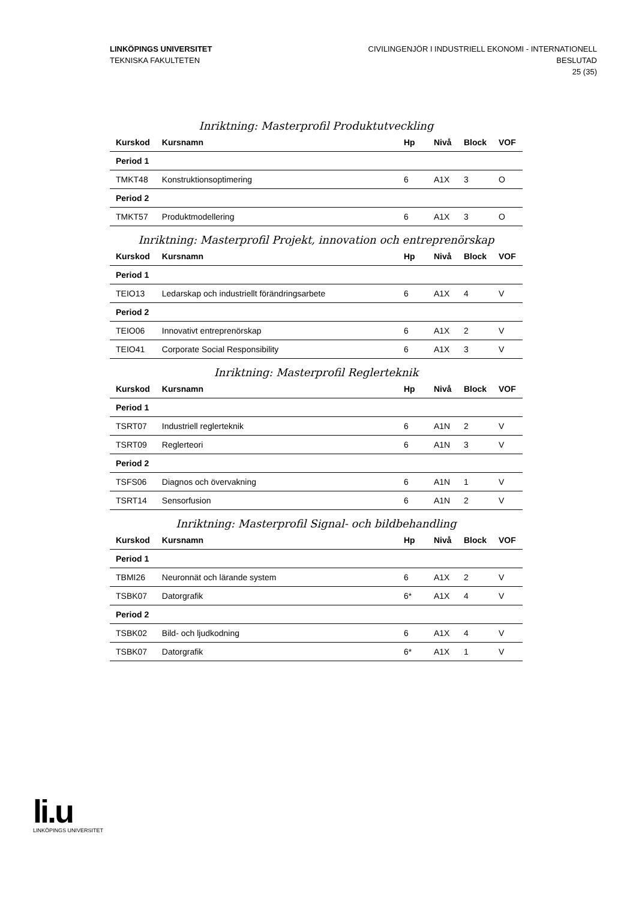LINKÖPINGS UNIVERSITET
TEKNISKA FAKULTETEN
CIVILINGENJÖR I INDUSTRIELL EKONOMI - INTERNATIONELL
BESLUTAD
25 (35)
Inriktning: Masterprofil Produktutveckling
| Kurskod | Kursnamn | Hp | Nivå | Block | VOF |
| --- | --- | --- | --- | --- | --- |
| Period 1 | | | | | |
| TMKT48 | Konstruktionsoptimering | 6 | A1X | 3 | O |
| Period 2 | | | | | |
| TMKT57 | Produktmodellering | 6 | A1X | 3 | O |
Inriktning: Masterprofil Projekt, innovation och entreprenörskap
| Kurskod | Kursnamn | Hp | Nivå | Block | VOF |
| --- | --- | --- | --- | --- | --- |
| Period 1 | | | | | |
| TEIO13 | Ledarskap och industriellt förändringsarbete | 6 | A1X | 4 | V |
| Period 2 | | | | | |
| TEIO06 | Innovativt entreprenörskap | 6 | A1X | 2 | V |
| TEIO41 | Corporate Social Responsibility | 6 | A1X | 3 | V |
Inriktning: Masterprofil Reglerteknik
| Kurskod | Kursnamn | Hp | Nivå | Block | VOF |
| --- | --- | --- | --- | --- | --- |
| Period 1 | | | | | |
| TSRT07 | Industriell reglerteknik | 6 | A1N | 2 | V |
| TSRT09 | Reglerteori | 6 | A1N | 3 | V |
| Period 2 | | | | | |
| TSFS06 | Diagnos och övervakning | 6 | A1N | 1 | V |
| TSRT14 | Sensorfusion | 6 | A1N | 2 | V |
Inriktning: Masterprofil Signal- och bildbehandling
| Kurskod | Kursnamn | Hp | Nivå | Block | VOF |
| --- | --- | --- | --- | --- | --- |
| Period 1 | | | | | |
| TBMI26 | Neuronnät och lärande system | 6 | A1X | 2 | V |
| TSBK07 | Datorgrafik | 6* | A1X | 4 | V |
| Period 2 | | | | | |
| TSBK02 | Bild- och ljudkodning | 6 | A1X | 4 | V |
| TSBK07 | Datorgrafik | 6* | A1X | 1 | V |
li.u
LINKÖPINGS UNIVERSITET